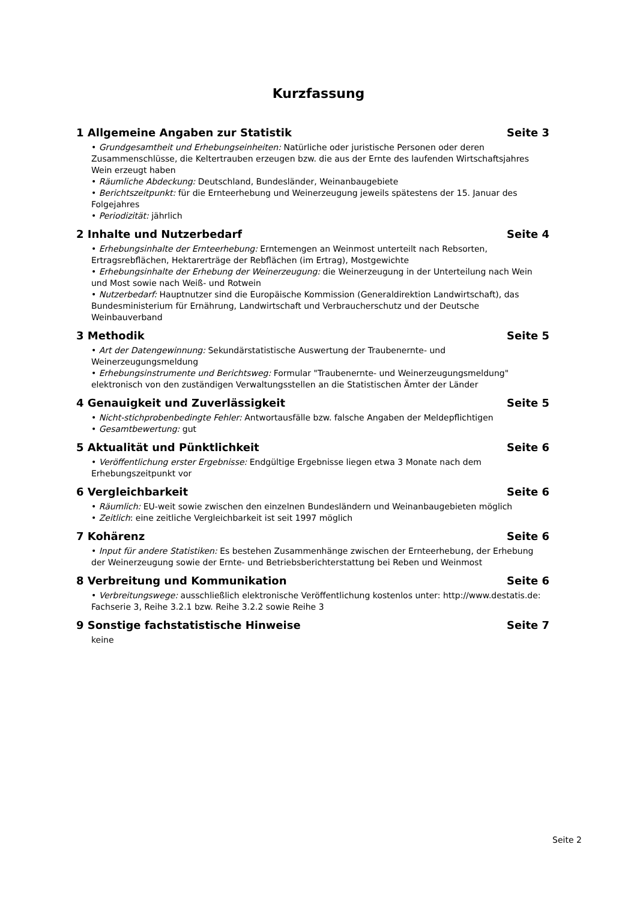Kurzfassung
1 Allgemeine Angaben zur Statistik Seite 3
• Grundgesamtheit und Erhebungseinheiten: Natürliche oder juristische Personen oder deren Zusammenschlüsse, die Keltertrauben erzeugen bzw. die aus der Ernte des laufenden Wirtschaftsjahres Wein erzeugt haben
• Räumliche Abdeckung: Deutschland, Bundesländer, Weinanbaugebiete
• Berichtszeitpunkt: für die Ernteerhebung und Weinerzeugung jeweils spätestens der 15. Januar des Folgejahres
• Periodizität: jährlich
2 Inhalte und Nutzerbedarf Seite 4
• Erhebungsinhalte der Ernteerhebung: Erntemengen an Weinmost unterteilt nach Rebsorten, Ertragsrebflächen, Hektarerträge der Rebflächen (im Ertrag), Mostgewichte
• Erhebungsinhalte der Erhebung der Weinerzeugung: die Weinerzeugung in der Unterteilung nach Wein und Most sowie nach Weiß- und Rotwein
• Nutzerbedarf: Hauptnutzer sind die Europäische Kommission (Generaldirektion Landwirtschaft), das Bundesministerium für Ernährung, Landwirtschaft und Verbraucherschutz und der Deutsche Weinbauverband
3 Methodik Seite 5
• Art der Datengewinnung: Sekundärstatistische Auswertung der Traubenernte- und Weinerzeugungsmeldung
• Erhebungsinstrumente und Berichtsweg: Formular "Traubenernte- und Weinerzeugungsmeldung" elektronisch von den zuständigen Verwaltungsstellen an die Statistischen Ämter der Länder
4 Genauigkeit und Zuverlässigkeit Seite 5
• Nicht-stichprobenbedingte Fehler: Antwortausfälle bzw. falsche Angaben der Meldepflichtigen
• Gesamtbewertung: gut
5 Aktualität und Pünktlichkeit Seite 6
• Veröffentlichung erster Ergebnisse: Endgültige Ergebnisse liegen etwa 3 Monate nach dem Erhebungszeitpunkt vor
6 Vergleichbarkeit Seite 6
• Räumlich: EU-weit sowie zwischen den einzelnen Bundesländern und Weinanbaugebieten möglich
• Zeitlich: eine zeitliche Vergleichbarkeit ist seit 1997 möglich
7 Kohärenz Seite 6
• Input für andere Statistiken: Es bestehen Zusammenhänge zwischen der Ernteerhebung, der Erhebung der Weinerzeugung sowie der Ernte- und Betriebsberichterstattung bei Reben und Weinmost
8 Verbreitung und Kommunikation Seite 6
• Verbreitungswege: ausschließlich elektronische Veröffentlichung kostenlos unter: http://www.destatis.de: Fachserie 3, Reihe 3.2.1 bzw. Reihe 3.2.2 sowie Reihe 3
9 Sonstige fachstatistische Hinweise Seite 7
keine
Seite 2